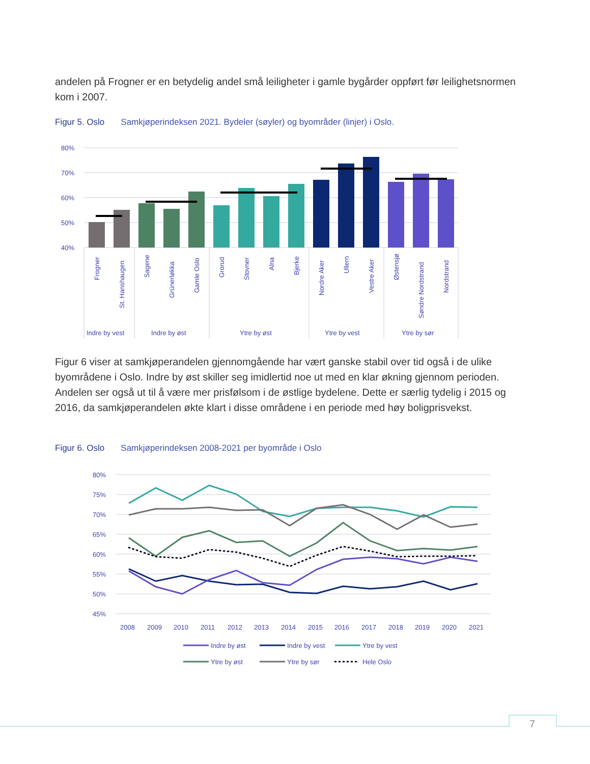andelen på Frogner er en betydelig andel små leiligheter i gamle bygårder oppført før leilighetsnormen kom i 2007.
Figur 5. Oslo Samkjøperindeksen 2021. Bydeler (søyler) og byområder (linjer) i Oslo.
80%
70%
60%
50%
40%
Frogner
St. Hanshaugen
Sagene
Grünerløkka
Gamle Oslo
Grorud
Stovner
Alna
Bjerke
Nordre Aker
Ullern
Vestre Aker
Østensjø
Søndre Nordstrand
Nordstrand
Indre by vest
Indre by øst
Ytre by øst
Ytre by vest
Ytre by sør
Figur 6 viser at samkjøperandelen gjennomgående har vært ganske stabil over tid også i de ulike byområdene i Oslo. Indre by øst skiller seg imidlertid noe ut med en klar økning gjennom perioden. Andelen ser også ut til å være mer prisfølsom i de østlige bydelene. Dette er særlig tydelig i 2015 og 2016, da samkjøperandelen økte klart i disse områdene i en periode med høy boligprisvekst.
Figur 6. Oslo Samkjøperindeksen 2008-2021 per byområde i Oslo
80%
75%
70%
65%
60%
55%
50%
45%
2008
2009
2010
2011
2012
2013
2014
2015
2016
2017
2018
2019
2020
2021
Indre by øst
Indre by vest
Ytre by vest
Ytre by øst
Ytre by sør
Hele Oslo
7